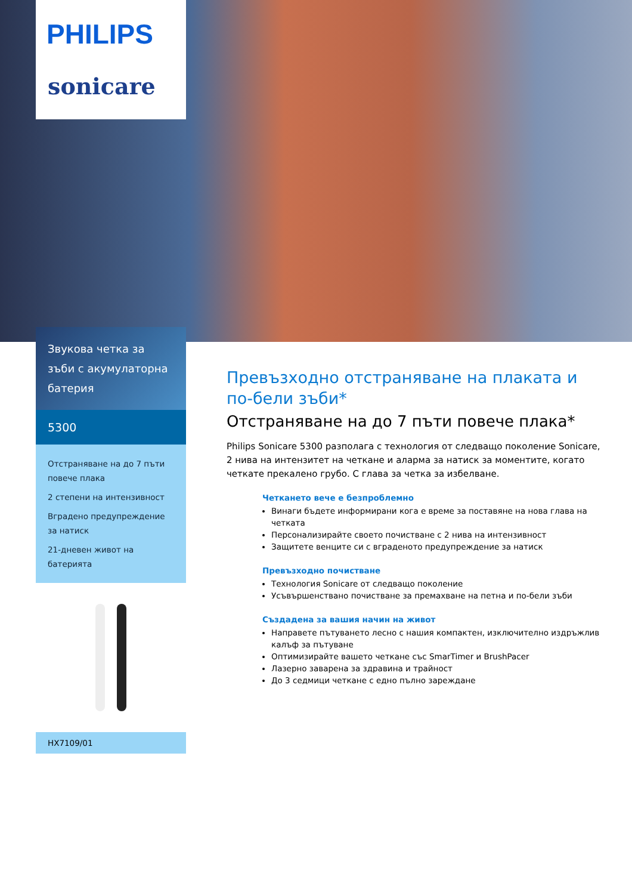PHILIPS
sonicare
Звукова четка за зъби с акумулаторна батерия
5300
Отстраняване на до 7 пъти повече плака
2 степени на интензивност
Вградено предупреждение за натиск
21-дневен живот на батерията
HX7109/01
Превъзходно отстраняване на плаката и по-бели зъби*
Отстраняване на до 7 пъти повече плака*
Philips Sonicare 5300 разполага с технология от следващо поколение Sonicare, 2 нива на интензитет на четкане и аларма за натиск за моментите, когато четкате прекалено грубо. С глава за четка за избелване.
Четкането вече е безпроблемно
Винаги бъдете информирани кога е време за поставяне на нова глава на четката
Персонализирайте своето почистване с 2 нива на интензивност
Защитете венците си с вграденото предупреждение за натиск
Превъзходно почистване
Технология Sonicare от следващо поколение
Усъвършенствано почистване за премахване на петна и по-бели зъби
Създадена за вашия начин на живот
Направете пътуването лесно с нашия компактен, изключително издръжлив калъф за пътуване
Оптимизирайте вашето четкане със SmarTimer и BrushPacer
Лазерно заварена за здравина и трайност
До 3 седмици четкане с едно пълно зареждане